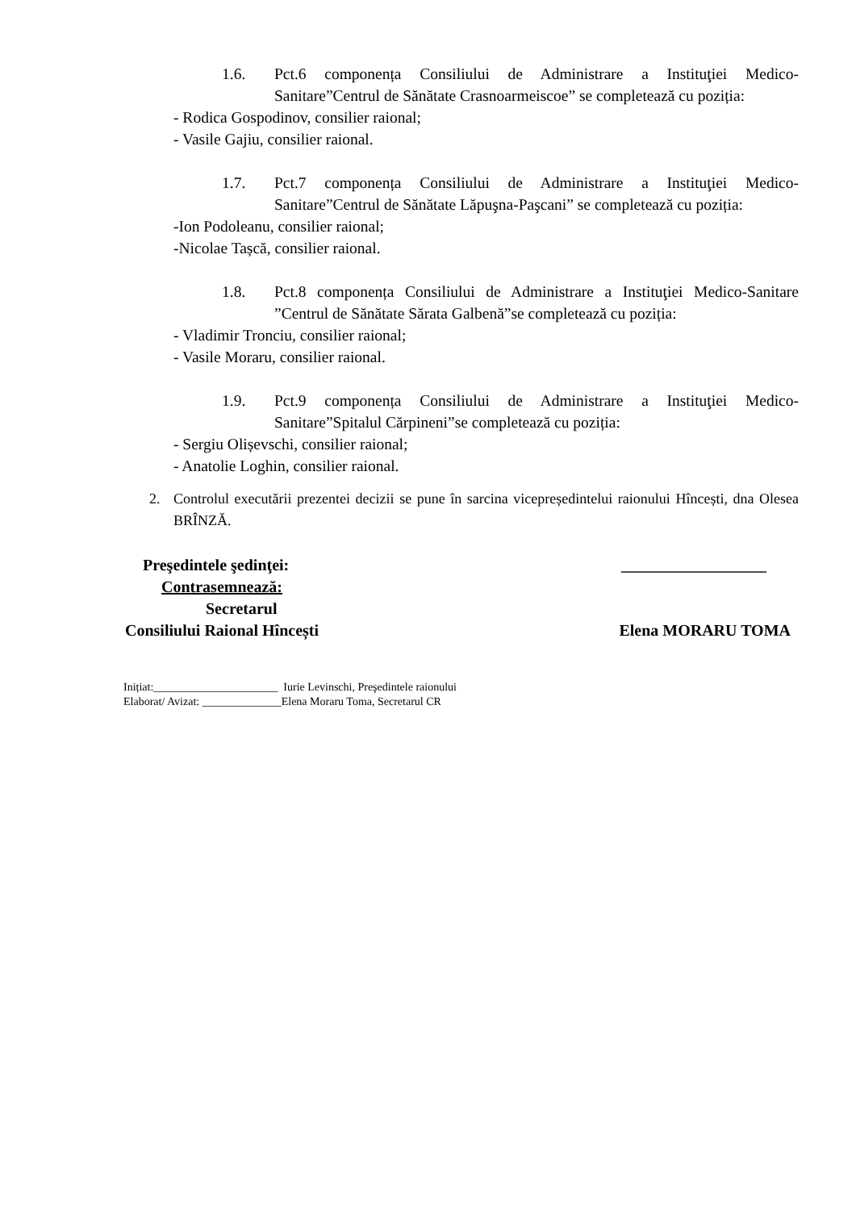1.6. Pct.6 componența Consiliului de Administrare a Instituţiei Medico-Sanitare”Centrul de Sănătate Crasnoarmeiscoe” se completează cu poziția:
- Rodica Gospodinov, consilier raional;
- Vasile Gajiu, consilier raional.
1.7. Pct.7 componența Consiliului de Administrare a Instituţiei Medico-Sanitare”Centrul de Sănătate Lăpuşna-Paşcani” se completează cu poziția:
-Ion Podoleanu, consilier raional;
-Nicolae Tașcă, consilier raional.
1.8. Pct.8 componența Consiliului de Administrare a Instituţiei Medico-Sanitare ”Centrul de Sănătate Sărata Galbenă”se completează cu poziția:
- Vladimir Tronciu, consilier raional;
- Vasile Moraru, consilier raional.
1.9. Pct.9 componența Consiliului de Administrare a Instituţiei Medico-Sanitare”Spitalul Cărpineni”se completează cu poziția:
- Sergiu Olișevschi, consilier raional;
- Anatolie Loghin, consilier raional.
2. Controlul executării prezentei decizii se pune în sarcina vicepreședintelui raionului Hîncești, dna Olesea BRÎNZĂ.
Preşedintele şedinţei: __________________
Contrasemnează:
Secretarul
Consiliului Raional Hîncești Elena MORARU TOMA
Inițiat:______________________ Iurie Levinschi, Preşedintele raionului
Elaborat/ Avizat: ______________Elena Moraru Toma, Secretarul CR